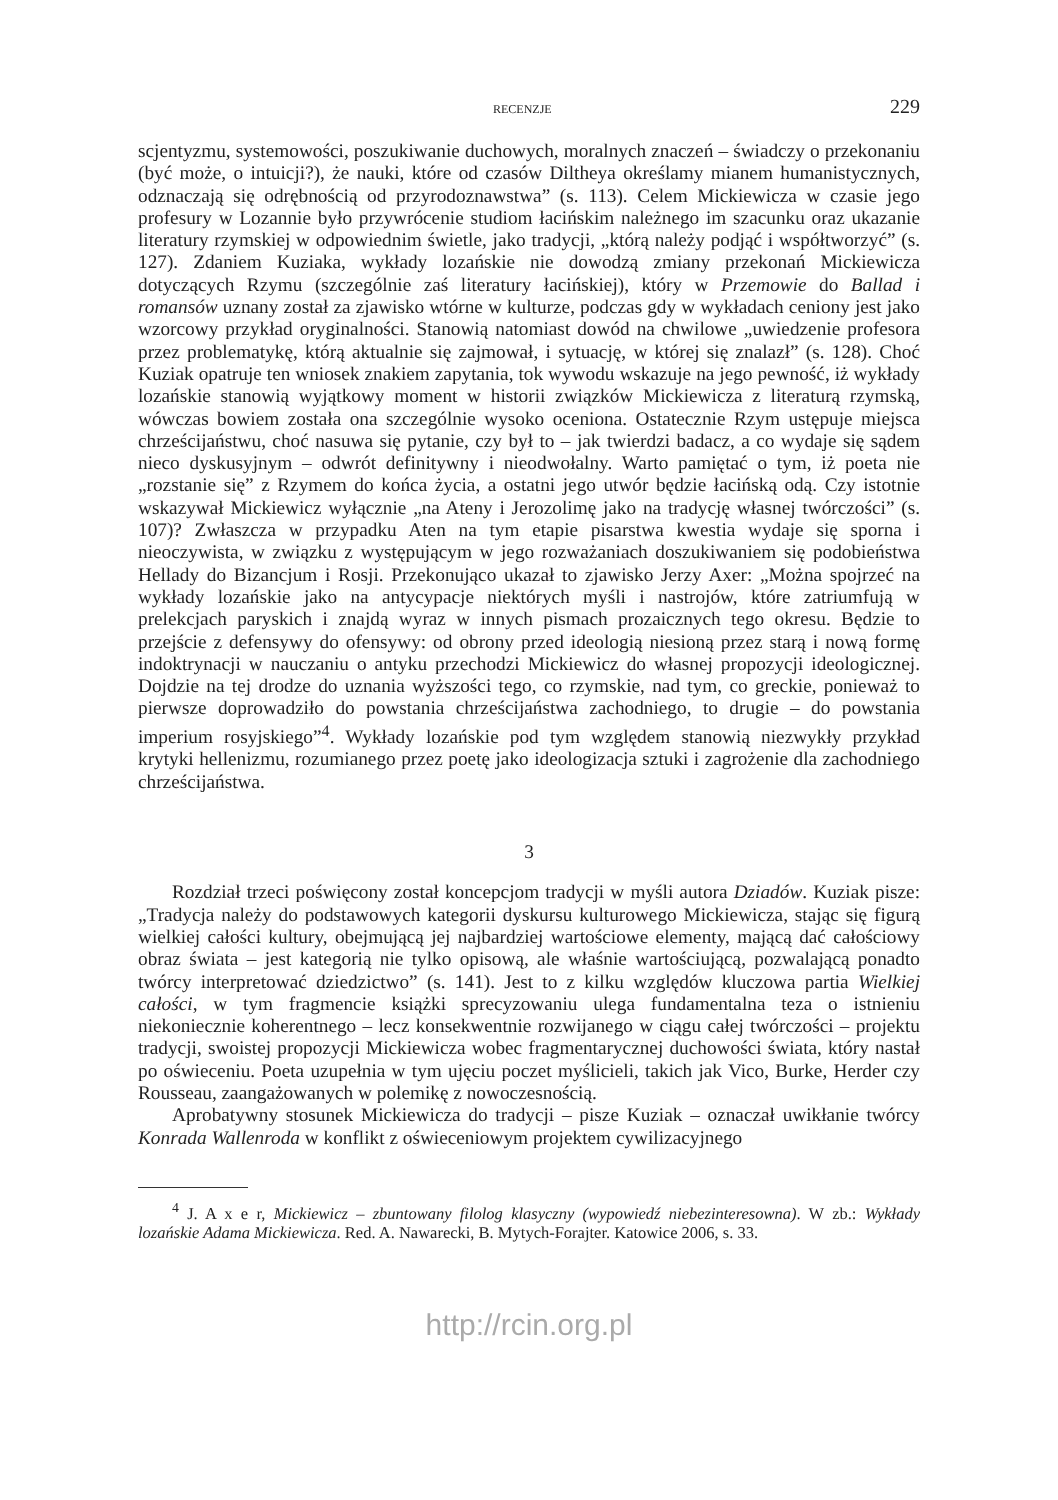RECENZJE 229
scjentyzmu, systemowości, poszukiwanie duchowych, moralnych znaczeń – świadczy o przekonaniu (być może, o intuicji?), że nauki, które od czasów Diltheya określamy mianem humanistycznych, odznaczają się odrębnością od przyrodoznawstwa” (s. 113). Celem Mickiewicza w czasie jego profesury w Lozannie było przywrócenie studiom łacińskim należnego im szacunku oraz ukazanie literatury rzymskiej w odpowiednim świetle, jako tradycji, „którą należy podjąć i współtworzyć” (s. 127). Zdaniem Kuziaka, wykłady lozańskie nie dowodzą zmiany przekonań Mickiewicza dotyczących Rzymu (szczególnie zaś literatury łacińskiej), który w Przemowie do Ballad i romansów uznany został za zjawisko wtórne w kulturze, podczas gdy w wykładach ceniony jest jako wzorcowy przykład oryginalności. Stanowią natomiast dowód na chwilowe „uwiedzenie profesora przez problematykę, którą aktualnie się zajmował, i sytuację, w której się znalazł” (s. 128). Choć Kuziak opatruje ten wniosek znakiem zapytania, tok wywodu wskazuje na jego pewność, iż wykłady lozańskie stanowią wyjątkowy moment w historii związków Mickiewicza z literaturą rzymską, wówczas bowiem została ona szczególnie wysoko oceniona. Ostatecznie Rzym ustępuje miejsca chrześcijaństwu, choć nasuwa się pytanie, czy był to – jak twierdzi badacz, a co wydaje się sądem nieco dyskusyjnym – odwrót definitywny i nieodwołalny. Warto pamiętać o tym, iż poeta nie „rozstanie się” z Rzymem do końca życia, a ostatni jego utwór będzie łacińską odą. Czy istotnie wskazywał Mickiewicz wyłącznie „na Ateny i Jerozolimę jako na tradycję własnej twórczości” (s. 107)? Zwłaszcza w przypadku Aten na tym etapie pisarstwa kwestia wydaje się sporna i nieoczywista, w związku z występującym w jego rozważaniach doszukiwaniem się podobieństwa Hellady do Bizancjum i Rosji. Przekonująco ukazał to zjawisko Jerzy Axer: „Można spojrzeć na wykłady lozańskie jako na antycypacje niektórych myśli i nastrojów, które zatriumfują w prelekcjach paryskich i znajdą wyraz w innych pismach prozaicznych tego okresu. Będzie to przejście z defensywy do ofensywy: od obrony przed ideologią niesioną przez starą i nową formę indoktrynacji w nauczaniu o antyku przechodzi Mickiewicz do własnej propozycji ideologicznej. Dojdzie na tej drodze do uznania wyższości tego, co rzymskie, nad tym, co greckie, ponieważ to pierwsze doprowadziło do powstania chrześcijaństwa zachodniego, to drugie – do powstania imperium rosyjskiego”<sup>4</sup>. Wykłady lozańskie pod tym względem stanowią niezwykły przykład krytyki hellenizmu, rozumianego przez poetę jako ideologizacja sztuki i zagrożenie dla zachodniego chrześcijaństwa.
3
Rozdział trzeci poświęcony został koncepcjom tradycji w myśli autora Dziadów. Kuziak pisze: „Tradycja należy do podstawowych kategorii dyskursu kulturowego Mickiewicza, stając się figurą wielkiej całości kultury, obejmującą jej najbardziej wartościowe elementy, mającą dać całościowy obraz świata – jest kategorią nie tylko opisową, ale właśnie wartościującą, pozwalającą ponadto twórcy interpretować dziedzictwo” (s. 141). Jest to z kilku względów kluczowa partia Wielkiej całości, w tym fragmencie książki sprecyzowaniu ulega fundamentalna teza o istnieniu niekoniecznie koherentnego – lecz konsekwentnie rozwijanego w ciągu całej twórczości – projektu tradycji, swoistej propozycji Mickiewicza wobec fragmentarycznej duchowości świata, który nastał po oświeceniu. Poeta uzupełnia w tym ujęciu poczet myślicieli, takich jak Vico, Burke, Herder czy Rousseau, zaangażowanych w polemikę z nowoczesnością.
Aprobatywny stosunek Mickiewicza do tradycji – pisze Kuziak – oznaczał uwikłanie twórcy Konrada Wallenroda w konflikt z oświeceniowym projektem cywilizacyjnego
<sup>4</sup> J. A x e r, Mickiewicz – zbuntowany filolog klasyczny (wypowiedź niebezinteresowna). W zb.: Wykłady lozańskie Adama Mickiewicza. Red. A. Nawarecki, B. Mytych-Forajter. Katowice 2006, s. 33.
http://rcin.org.pl